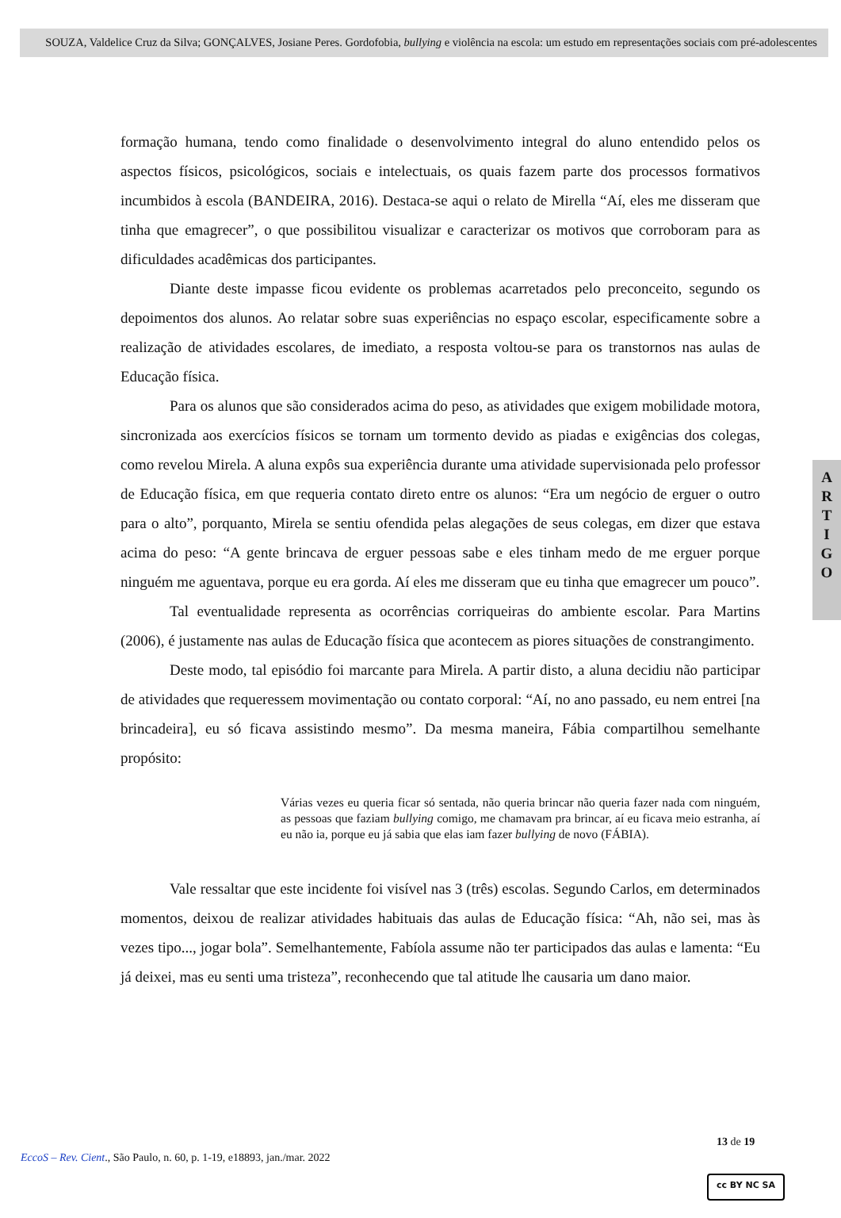SOUZA, Valdelice Cruz da Silva; GONÇALVES, Josiane Peres. Gordofobia, bullying e violência na escola: um estudo em representações sociais com pré-adolescentes
formação humana, tendo como finalidade o desenvolvimento integral do aluno entendido pelos os aspectos físicos, psicológicos, sociais e intelectuais, os quais fazem parte dos processos formativos incumbidos à escola (BANDEIRA, 2016). Destaca-se aqui o relato de Mirella “Aí, eles me disseram que tinha que emagrecer”, o que possibilitou visualizar e caracterizar os motivos que corroboram para as dificuldades acadêmicas dos participantes.
Diante deste impasse ficou evidente os problemas acarretados pelo preconceito, segundo os depoimentos dos alunos. Ao relatar sobre suas experiências no espaço escolar, especificamente sobre a realização de atividades escolares, de imediato, a resposta voltou-se para os transtornos nas aulas de Educação física.
Para os alunos que são considerados acima do peso, as atividades que exigem mobilidade motora, sincronizada aos exercícios físicos se tornam um tormento devido as piadas e exigências dos colegas, como revelou Mirela. A aluna expôs sua experiência durante uma atividade supervisionada pelo professor de Educação física, em que requeria contato direto entre os alunos: “Era um negócio de erguer o outro para o alto”, porquanto, Mirela se sentiu ofendida pelas alegações de seus colegas, em dizer que estava acima do peso: “A gente brincava de erguer pessoas sabe e eles tinham medo de me erguer porque ninguém me aguentava, porque eu era gorda. Aí eles me disseram que eu tinha que emagrecer um pouco”.
Tal eventualidade representa as ocorrências corriqueiras do ambiente escolar. Para Martins (2006), é justamente nas aulas de Educação física que acontecem as piores situações de constrangimento.
Deste modo, tal episódio foi marcante para Mirela. A partir disto, a aluna decidiu não participar de atividades que requeressem movimentação ou contato corporal: “Aí, no ano passado, eu nem entrei [na brincadeira], eu só ficava assistindo mesmo”. Da mesma maneira, Fábia compartilhou semelhante propósito:
Várias vezes eu queria ficar só sentada, não queria brincar não queria fazer nada com ninguém, as pessoas que faziam bullying comigo, me chamavam pra brincar, aí eu ficava meio estranha, aí eu não ia, porque eu já sabia que elas iam fazer bullying de novo (FÁBIA).
Vale ressaltar que este incidente foi visível nas 3 (três) escolas. Segundo Carlos, em determinados momentos, deixou de realizar atividades habituais das aulas de Educação física: “Ah, não sei, mas às vezes tipo..., jogar bola”. Semelhantemente, Fabíola assume não ter participados das aulas e lamenta: “Eu já deixei, mas eu senti uma tristeza”, reconhecendo que tal atitude lhe causaria um dano maior.
A
R
T
I
G
O
13 de 19
EccoS – Rev. Cient., São Paulo, n. 60, p. 1-19, e18893, jan./mar. 2022
cc BY NC SA